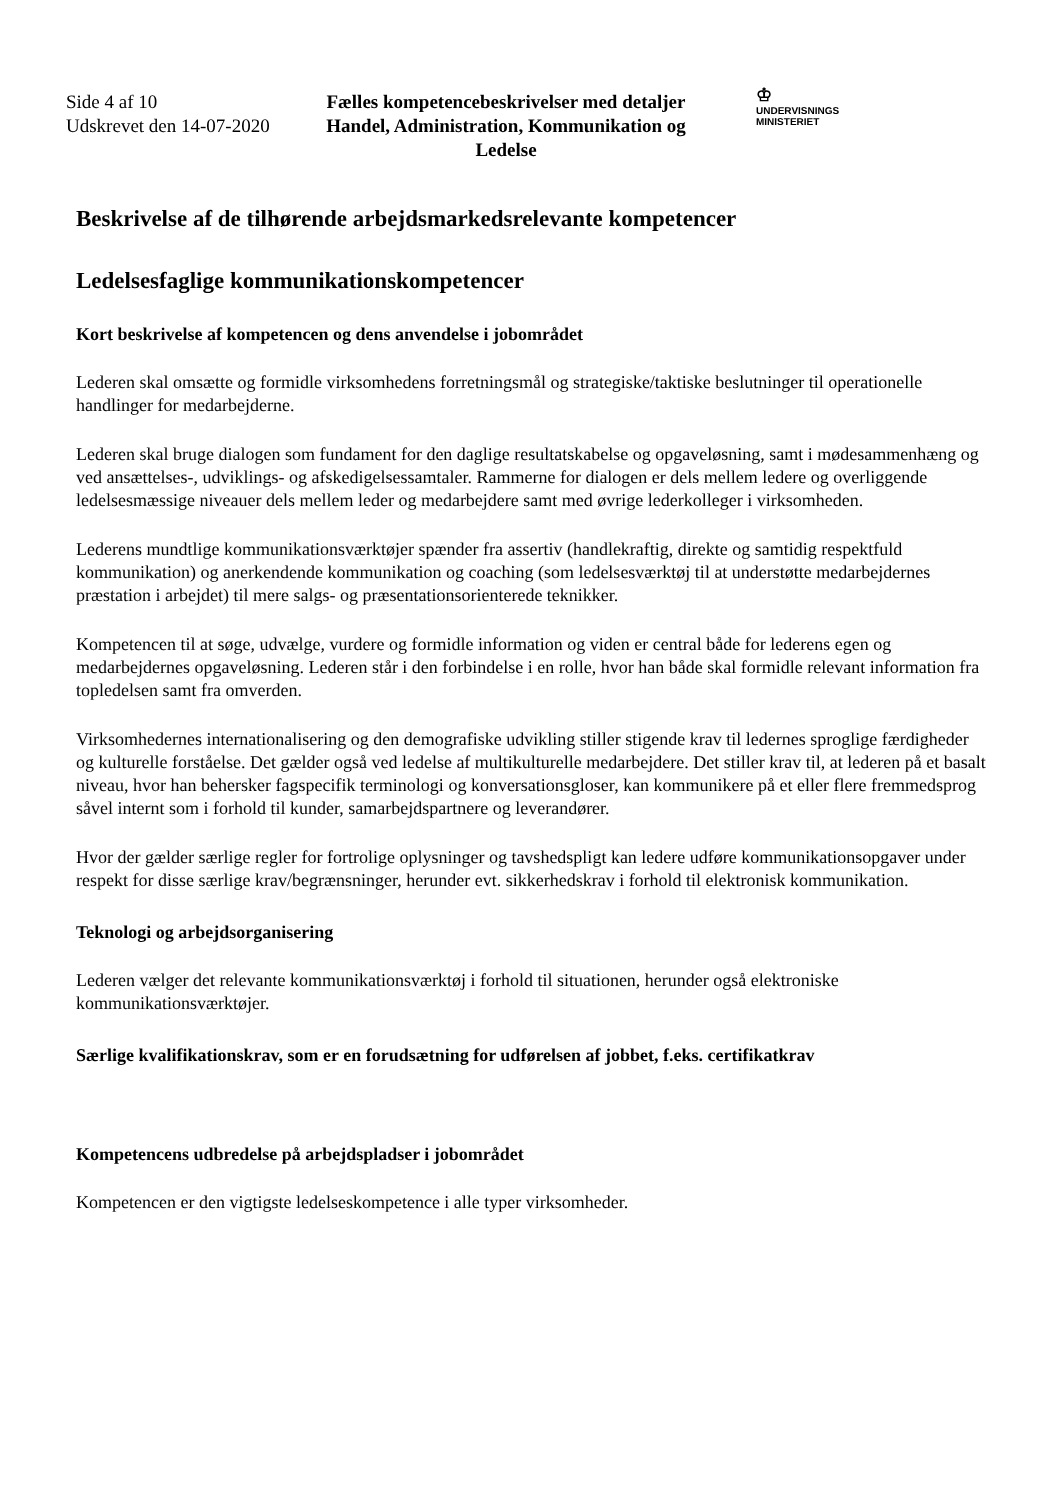Side 4 af 10
Udskrevet den 14-07-2020
Fælles kompetencebeskrivelser med detaljer
Handel, Administration, Kommunikation og Ledelse
♔
UNDERVISNINGS
MINISTERIET
Beskrivelse af de tilhørende arbejdsmarkedsrelevante kompetencer
Ledelsesfaglige kommunikationskompetencer
Kort beskrivelse af kompetencen og dens anvendelse i jobområdet
Lederen skal omsætte og formidle virksomhedens forretningsmål og strategiske/taktiske beslutninger til operationelle handlinger for medarbejderne.
Lederen skal bruge dialogen som fundament for den daglige resultatskabelse og opgaveløsning, samt i mødesammenhæng og ved ansættelses-, udviklings- og afskedigelsessamtaler. Rammerne for dialogen er dels mellem ledere og overliggende ledelsesmæssige niveauer dels mellem leder og medarbejdere samt med øvrige lederkolleger i virksomheden.
Lederens mundtlige kommunikationsværktøjer spænder fra assertiv (handlekraftig, direkte og samtidig respektfuld kommunikation) og anerkendende kommunikation og coaching (som ledelsesværktøj til at understøtte medarbejdernes præstation i arbejdet) til mere salgs- og præsentationsorienterede teknikker.
Kompetencen til at søge, udvælge, vurdere og formidle information og viden er central både for lederens egen og medarbejdernes opgaveløsning. Lederen står i den forbindelse i en rolle, hvor han både skal formidle relevant information fra topledelsen samt fra omverden.
Virksomhedernes internationalisering og den demografiske udvikling stiller stigende krav til ledernes sproglige færdigheder og kulturelle forståelse. Det gælder også ved ledelse af multikulturelle medarbejdere. Det stiller krav til, at lederen på et basalt niveau, hvor han behersker fagspecifik terminologi og konversationsgloser, kan kommunikere på et eller flere fremmedsprog såvel internt som i forhold til kunder, samarbejdspartnere og leverandører.
Hvor der gælder særlige regler for fortrolige oplysninger og tavshedspligt kan ledere udføre kommunikationsopgaver under respekt for disse særlige krav/begrænsninger, herunder evt. sikkerhedskrav i forhold til elektronisk kommunikation.
Teknologi og arbejdsorganisering
Lederen vælger det relevante kommunikationsværktøj i forhold til situationen, herunder også elektroniske kommunikationsværktøjer.
Særlige kvalifikationskrav, som er en forudsætning for udførelsen af jobbet, f.eks. certifikatkrav
Kompetencens udbredelse på arbejdspladser i jobområdet
Kompetencen er den vigtigste ledelseskompetence i alle typer virksomheder.